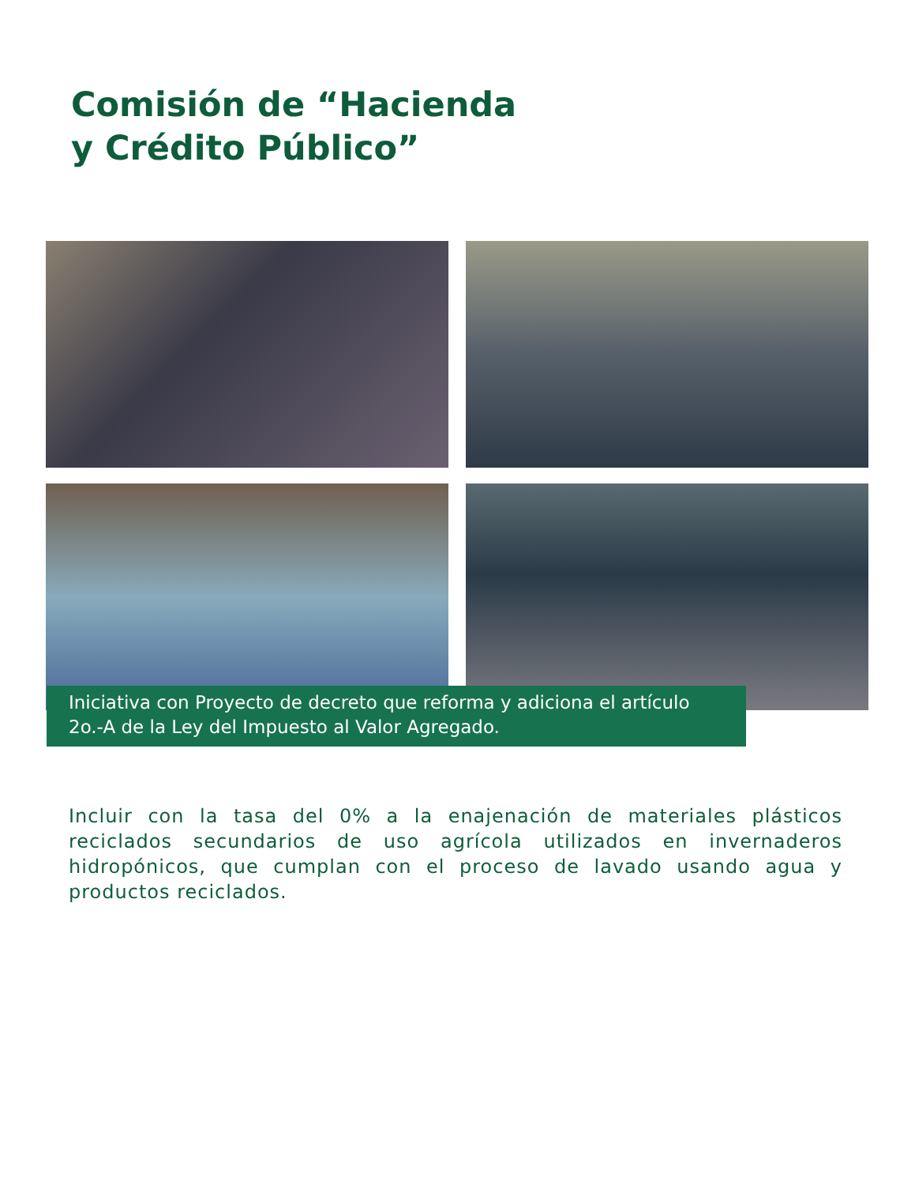Comisión de “Hacienda
y Crédito Público”
Iniciativa con Proyecto de decreto que reforma y adiciona el artículo 2o.-A de la Ley del Impuesto al Valor Agregado.
Incluir con la tasa del 0% a la enajenación de materiales plásticos reciclados secundarios de uso agrícola utilizados en invernaderos hidropónicos, que cumplan con el proceso de lavado usando agua y productos reciclados.